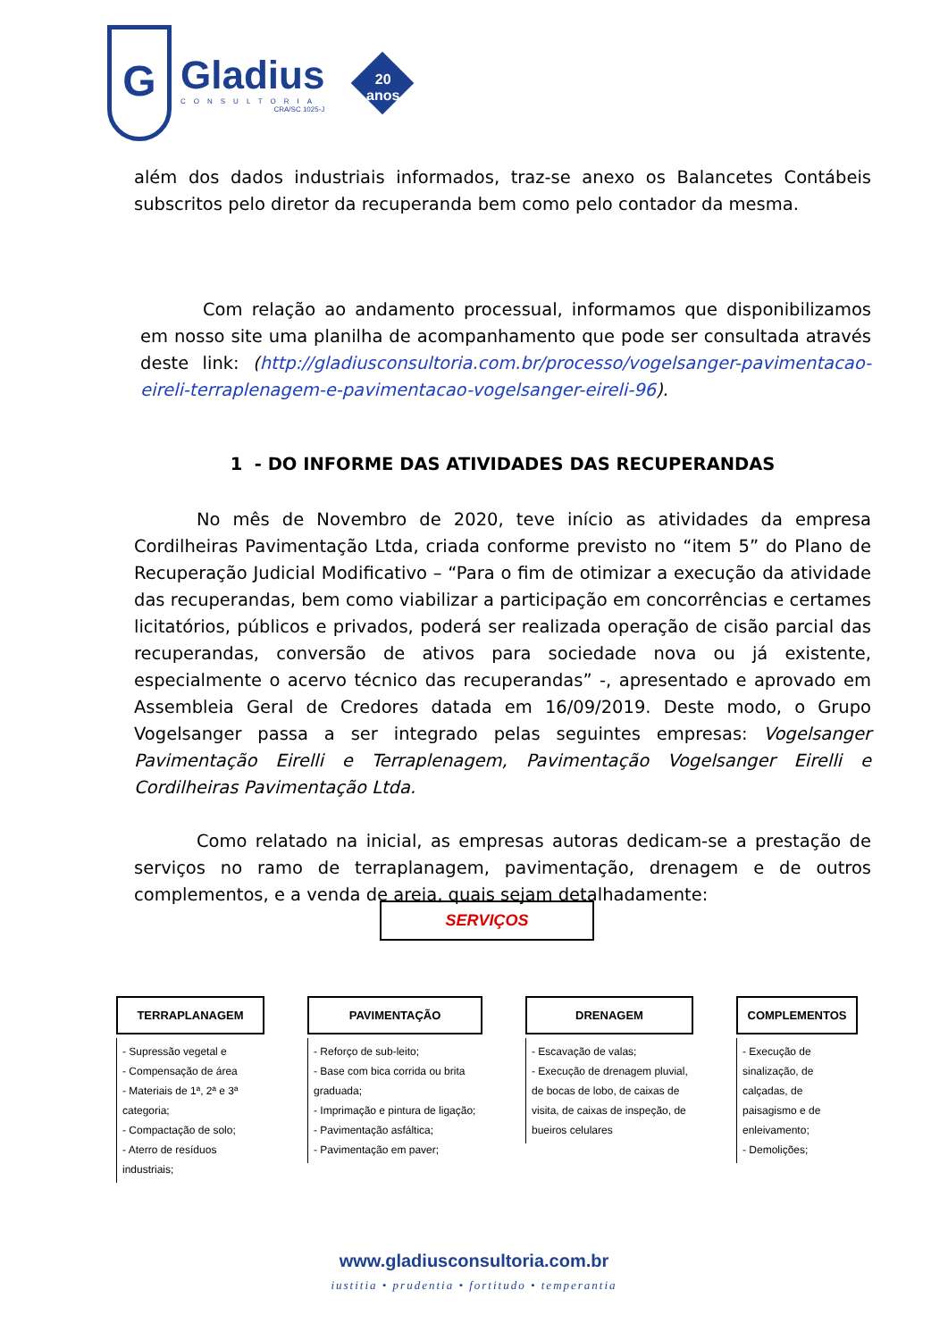G
Gladius
CONSULTORIA
CRA/SC 1025-J
20 anos
além dos dados industriais informados, traz-se anexo os Balancetes Contábeis subscritos pelo diretor da recuperanda bem como pelo contador da mesma.
Com relação ao andamento processual, informamos que disponibilizamos em nosso site uma planilha de acompanhamento que pode ser consultada através deste link: (http://gladiusconsultoria.com.br/processo/vogelsanger-pavimentacao-eireli-terraplenagem-e-pavimentacao-vogelsanger-eireli-96).
1 - DO INFORME DAS ATIVIDADES DAS RECUPERANDAS
No mês de Novembro de 2020, teve início as atividades da empresa Cordilheiras Pavimentação Ltda, criada conforme previsto no “item 5” do Plano de Recuperação Judicial Modificativo – “Para o fim de otimizar a execução da atividade das recuperandas, bem como viabilizar a participação em concorrências e certames licitatórios, públicos e privados, poderá ser realizada operação de cisão parcial das recuperandas, conversão de ativos para sociedade nova ou já existente, especialmente o acervo técnico das recuperandas” -, apresentado e aprovado em Assembleia Geral de Credores datada em 16/09/2019. Deste modo, o Grupo Vogelsanger passa a ser integrado pelas seguintes empresas: Vogelsanger Pavimentação Eirelli e Terraplenagem, Pavimentação Vogelsanger Eirelli e Cordilheiras Pavimentação Ltda.
Como relatado na inicial, as empresas autoras dedicam-se a prestação de serviços no ramo de terraplanagem, pavimentação, drenagem e de outros complementos, e a venda de areia, quais sejam detalhadamente:
SERVIÇOS
TERRAPLANAGEM
- Supressão vegetal e
- Compensação de área
- Materiais de 1ª, 2ª e 3ª categoria;
- Compactação de solo;
- Aterro de resíduos industriais;
PAVIMENTAÇÃO
- Reforço de sub-leito;
- Base com bica corrida ou brita graduada;
- Imprimação e pintura de ligação;
- Pavimentação asfáltica;
- Pavimentação em paver;
DRENAGEM
- Escavação de valas;
- Execução de drenagem pluvial, de bocas de lobo, de caixas de visita, de caixas de inspeção, de bueiros celulares
COMPLEMENTOS
- Execução de sinalização, de calçadas, de paisagismo e de enleivamento;
- Demolições;
www.gladiusconsultoria.com.br
iustitia • prudentia • fortitudo • temperantia